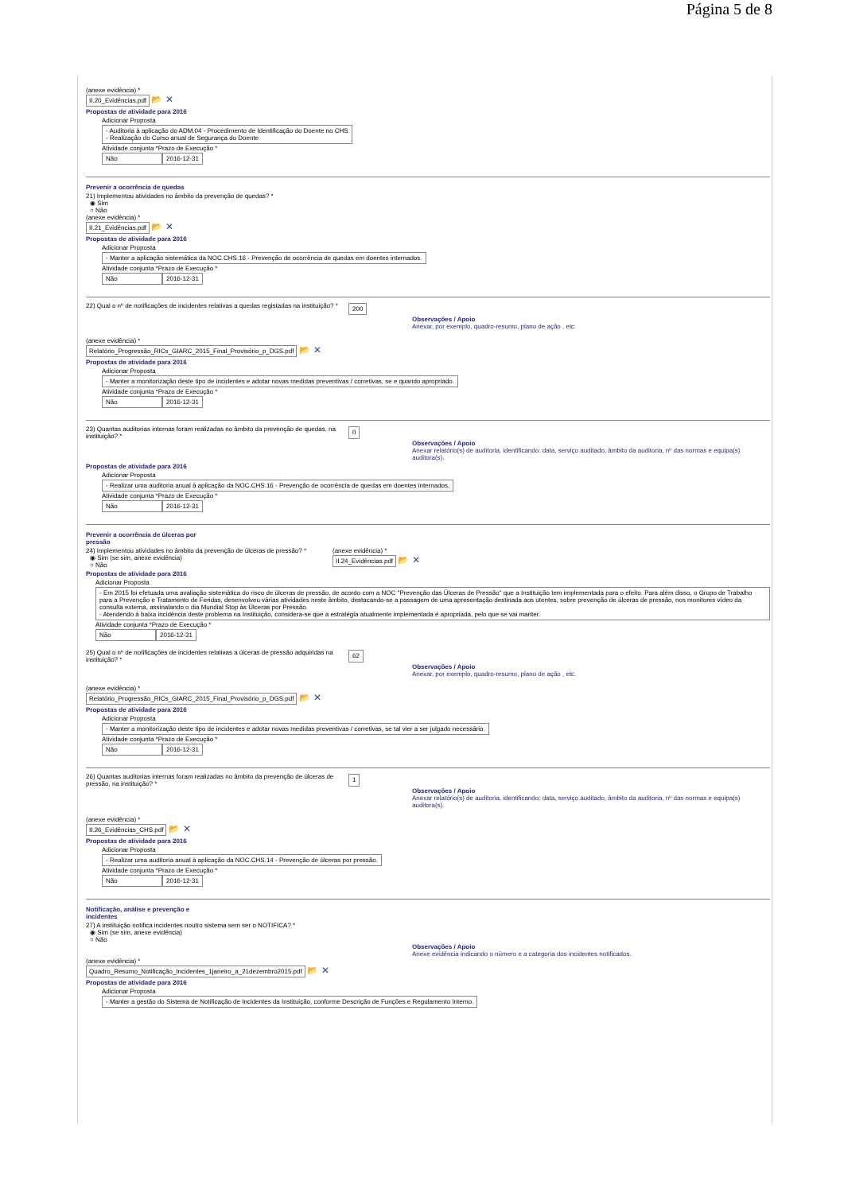Página 5 de 8
(anexe evidência) *
II.20_Evidências.pdf 📂 ✕
Propostas de atividade para 2016
Adicionar Proposta
- Auditoria à aplicação do ADM.04 - Procedimento de Identificação do Doente no CHS
- Realização do Curso anual de Segurança do Doente
Atividade conjunta *Prazo de Execução *
Não 2016-12-31
Prevenir a ocorrência de quedas
21) Implementou atividades no âmbito da prevenção de quedas? *
◉ Sim
○ Não
(anexe evidência) *
II.21_Evidências.pdf 📂 ✕
Propostas de atividade para 2016
Adicionar Proposta
- Manter a aplicação sistemática da NOC.CHS.16 - Prevenção de ocorrência de quedas em doentes internados.
Atividade conjunta *Prazo de Execução *
Não 2016-12-31
22) Qual o nº de notificações de incidentes relativas a quedas registadas na instituição? *
200
Observações / Apoio
Anexar, por exemplo, quadro-resumo, plano de ação , etc.
(anexe evidência) *
Relatório_Progressão_RICs_GIARC_2015_Final_Provisório_p_DGS.pdf 📂 ✕
Propostas de atividade para 2016
Adicionar Proposta
- Manter a monitorização deste tipo de incidentes e adotar novas medidas preventivas / corretivas, se e quando apropriado.
Atividade conjunta *Prazo de Execução *
Não 2016-12-31
23) Quantas auditorias internas foram realizadas no âmbito da prevenção de quedas, na instituição? *
0
Observações / Apoio
Anexar relatório(s) de auditoria, identificando: data, serviço auditado, âmbito da auditoria, nº das normas e equipa(s) auditora(s).
Propostas de atividade para 2016
Adicionar Proposta
- Realizar uma auditoria anual à aplicação da NOC.CHS.16 - Prevenção de ocorrência de quedas em doentes internados.
Atividade conjunta *Prazo de Execução *
Não 2016-12-31
Prevenir a ocorrência de úlceras por
pressão
24) Implementou atividades no âmbito da prevenção de úlceras de pressão? *
◉ Sim (se sim, anexe evidência)
○ Não
(anexe evidência) *
II.24_Evidências.pdf 📂 ✕
Propostas de atividade para 2016
Adicionar Proposta
- Em 2015 foi efetuada uma avaliação sistemática do risco de úlceras de pressão, de acordo com a NOC "Prevenção das Úlceras de Pressão" que a Instituição tem implementada para o efeito. Para além disso, o Grupo de Trabalho para a Prevenção e Tratamento de Feridas, desenvolveu várias atividades neste âmbito, destacando-se a passagem de uma apresentação destinada aos utentes, sobre prevenção de úlceras de pressão, nos monitores vídeo da consulta externa, assinalando o dia Mundial Stop às Úlceras por Pressão.
- Atendendo à baixa incidência deste problema na Instituição, considera-se que a estratégia atualmente implementada é apropriada, pelo que se vai manter.
Atividade conjunta *Prazo de Execução *
Não 2016-12-31
25) Qual o nº de notificações de incidentes relativas a úlceras de pressão adquiridas na instituição? *
62
Observações / Apoio
Anexar, por exemplo, quadro-resumo, plano de ação , etc.
(anexe evidência) *
Relatório_Progressão_RICs_GIARC_2015_Final_Provisório_p_DGS.pdf 📂 ✕
Propostas de atividade para 2016
Adicionar Proposta
- Manter a monitorização deste tipo de incidentes e adotar novas medidas preventivas / corretivas, se tal vier a ser julgado necessário.
Atividade conjunta *Prazo de Execução *
Não 2016-12-31
26) Quantas auditorias internas foram realizadas no âmbito da prevenção de úlceras de pressão, na instituição? *
1
Observações / Apoio
Anexar relatório(s) de auditoria, identificando: data, serviço auditado, âmbito da auditoria, nº das normas e equipa(s) auditora(s).
(anexe evidência) *
II.26_Evidências_CHS.pdf 📂 ✕
Propostas de atividade para 2016
Adicionar Proposta
- Realizar uma auditoria anual à aplicação da NOC.CHS.14 - Prevenção de úlceras por pressão.
Atividade conjunta *Prazo de Execução *
Não 2016-12-31
Notificação, análise e prevenção e
incidentes
27) A instituição notifica incidentes noutro sistema sem ser o NOTIFICA? *
◉ Sim (se sim, anexe evidência)
○ Não
Observações / Apoio
Anexe evidência indicando o número e a categoria dos incidentes notificados.
(anexe evidência) *
Quadro_Resumo_Notificação_Incidentes_1janeiro_a_21dezembro2015.pdf 📂 ✕
Propostas de atividade para 2016
Adicionar Proposta
- Manter a gestão do Sistema de Notificação de Incidentes da Instituição, conforme Descrição de Funções e Regulamento Interno.